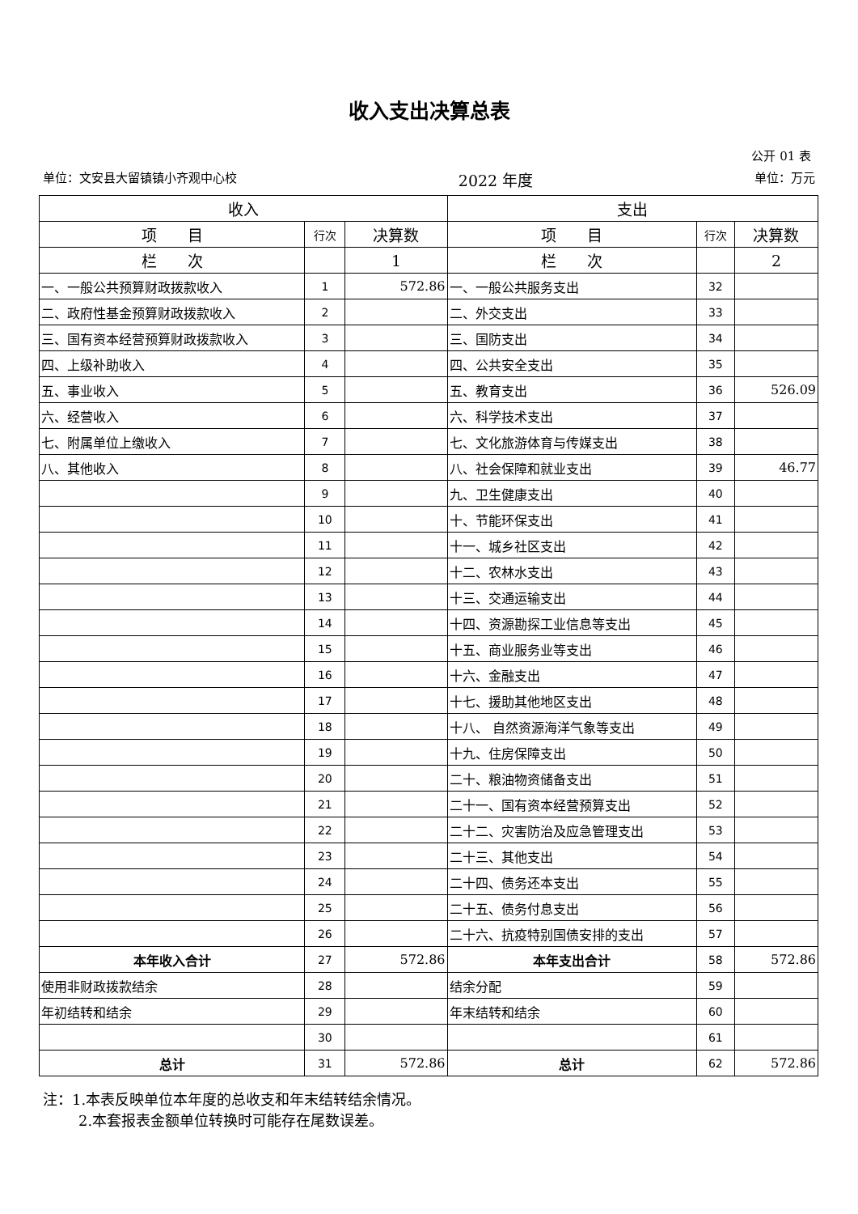收入支出决算总表
公开 01 表
单位：文安县大留镇镇小齐观中心校 2022 年度 单位：万元
| 收入 | | | 支出 | | |
| --- | --- | --- | --- | --- | --- |
| 项 目 | 行次 | 决算数 | 项 目 | 行次 | 决算数 |
| 栏 次 | | 1 | 栏 次 | | 2 |
| 一、一般公共预算财政拨款收入 | 1 | 572.86 | 一、一般公共服务支出 | 32 | |
| 二、政府性基金预算财政拨款收入 | 2 | | 二、外交支出 | 33 | |
| 三、国有资本经营预算财政拨款收入 | 3 | | 三、国防支出 | 34 | |
| 四、上级补助收入 | 4 | | 四、公共安全支出 | 35 | |
| 五、事业收入 | 5 | | 五、教育支出 | 36 | 526.09 |
| 六、经营收入 | 6 | | 六、科学技术支出 | 37 | |
| 七、附属单位上缴收入 | 7 | | 七、文化旅游体育与传媒支出 | 38 | |
| 八、其他收入 | 8 | | 八、社会保障和就业支出 | 39 | 46.77 |
| | 9 | | 九、卫生健康支出 | 40 | |
| | 10 | | 十、节能环保支出 | 41 | |
| | 11 | | 十一、城乡社区支出 | 42 | |
| | 12 | | 十二、农林水支出 | 43 | |
| | 13 | | 十三、交通运输支出 | 44 | |
| | 14 | | 十四、资源勘探工业信息等支出 | 45 | |
| | 15 | | 十五、商业服务业等支出 | 46 | |
| | 16 | | 十六、金融支出 | 47 | |
| | 17 | | 十七、援助其他地区支出 | 48 | |
| | 18 | | 十八、 自然资源海洋气象等支出 | 49 | |
| | 19 | | 十九、住房保障支出 | 50 | |
| | 20 | | 二十、粮油物资储备支出 | 51 | |
| | 21 | | 二十一、国有资本经营预算支出 | 52 | |
| | 22 | | 二十二、灾害防治及应急管理支出 | 53 | |
| | 23 | | 二十三、其他支出 | 54 | |
| | 24 | | 二十四、债务还本支出 | 55 | |
| | 25 | | 二十五、债务付息支出 | 56 | |
| | 26 | | 二十六、抗疫特别国债安排的支出 | 57 | |
| 本年收入合计 | 27 | 572.86 | 本年支出合计 | 58 | 572.86 |
| 使用非财政拨款结余 | 28 | | 结余分配 | 59 | |
| 年初结转和结余 | 29 | | 年末结转和结余 | 60 | |
| | 30 | | | 61 | |
| 总计 | 31 | 572.86 | 总计 | 62 | 572.86 |
注：1.本表反映单位本年度的总收支和年末结转结余情况。
2.本套报表金额单位转换时可能存在尾数误差。